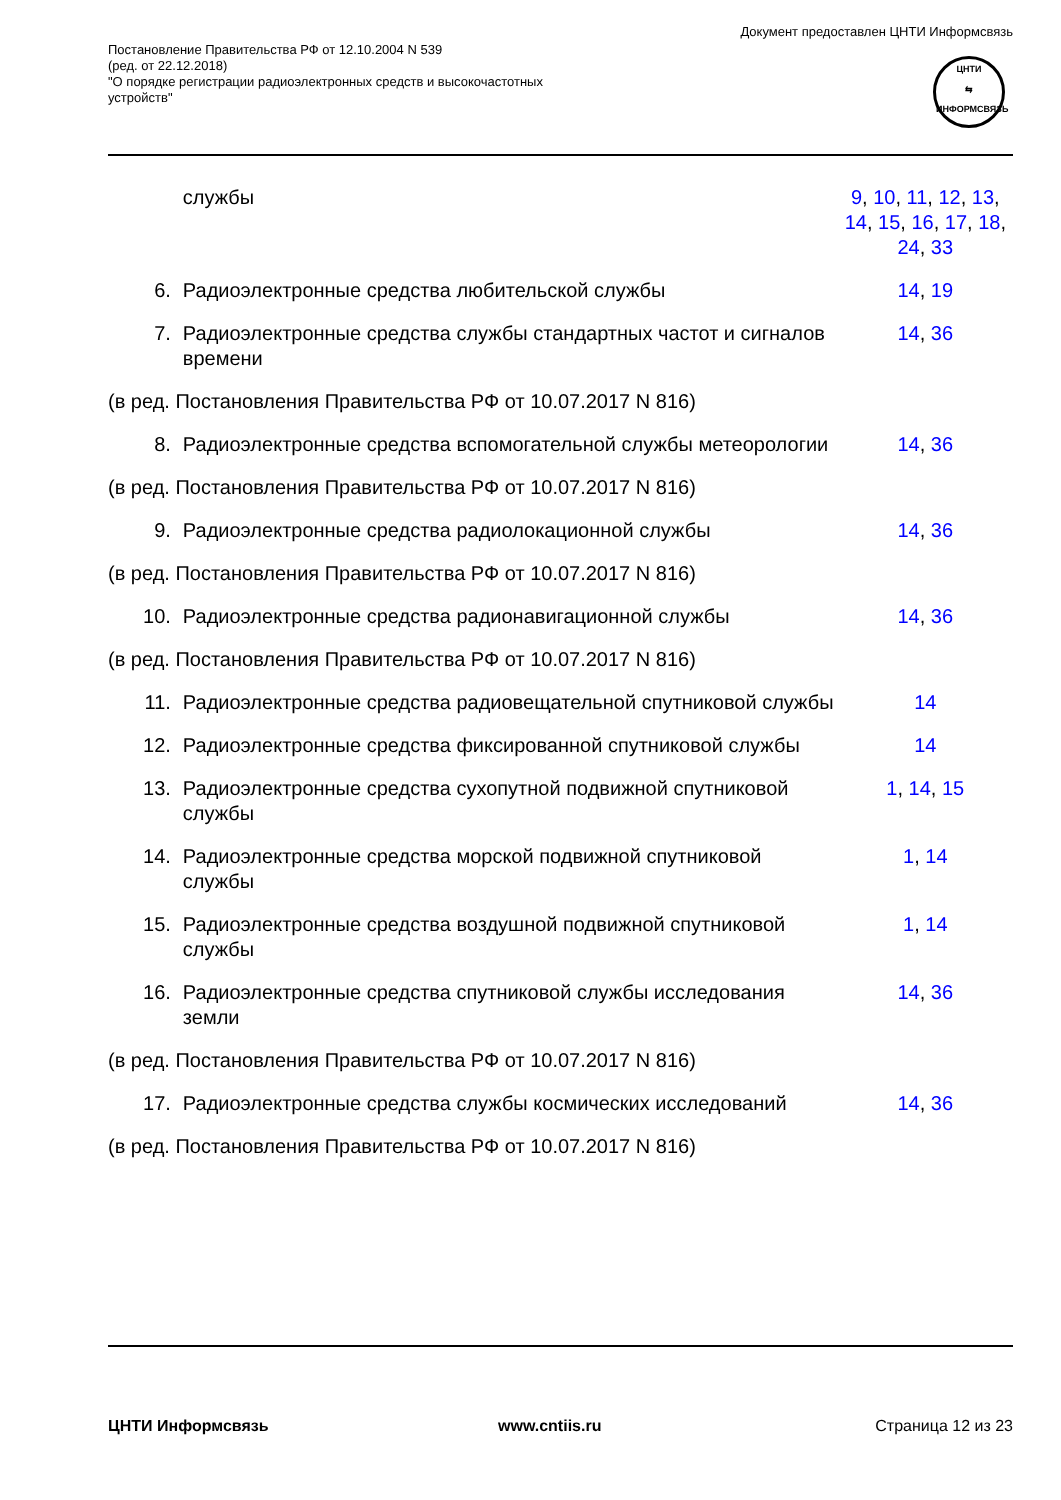Постановление Правительства РФ от 12.10.2004 N 539
(ред. от 22.12.2018)
"О порядке регистрации радиоэлектронных средств и высокочастотных
устройств"
Документ предоставлен ЦНТИ Информсвязь
ЦНТИ
⇆
ИНФОРМСВЯЗЬ
| | службы | 9 , 10 , 11 , 12 , 13 , 14 , 15 , 16 , 17 , 18 , 24 , 33 |
| 6. | Радиоэлектронные средства любительской службы | 14 , 19 |
| 7. | Радиоэлектронные средства службы стандартных частот и сигналов времени | 14 , 36 |
| (в ред. Постановления Правительства РФ от 10.07.2017 N 816) | | |
| 8. | Радиоэлектронные средства вспомогательной службы метеорологии | 14 , 36 |
| (в ред. Постановления Правительства РФ от 10.07.2017 N 816) | | |
| 9. | Радиоэлектронные средства радиолокационной службы | 14 , 36 |
| (в ред. Постановления Правительства РФ от 10.07.2017 N 816) | | |
| 10. | Радиоэлектронные средства радионавигационной службы | 14 , 36 |
| (в ред. Постановления Правительства РФ от 10.07.2017 N 816) | | |
| 11. | Радиоэлектронные средства радиовещательной спутниковой службы | 14 |
| 12. | Радиоэлектронные средства фиксированной спутниковой службы | 14 |
| 13. | Радиоэлектронные средства сухопутной подвижной спутниковой службы | 1 , 14 , 15 |
| 14. | Радиоэлектронные средства морской подвижной спутниковой службы | 1 , 14 |
| 15. | Радиоэлектронные средства воздушной подвижной спутниковой службы | 1 , 14 |
| 16. | Радиоэлектронные средства спутниковой службы исследования земли | 14 , 36 |
| (в ред. Постановления Правительства РФ от 10.07.2017 N 816) | | |
| 17. | Радиоэлектронные средства службы космических исследований | 14 , 36 |
| (в ред. Постановления Правительства РФ от 10.07.2017 N 816) | | |
ЦНТИ Информсвязь www.cntiis.ru Страница 12 из 23